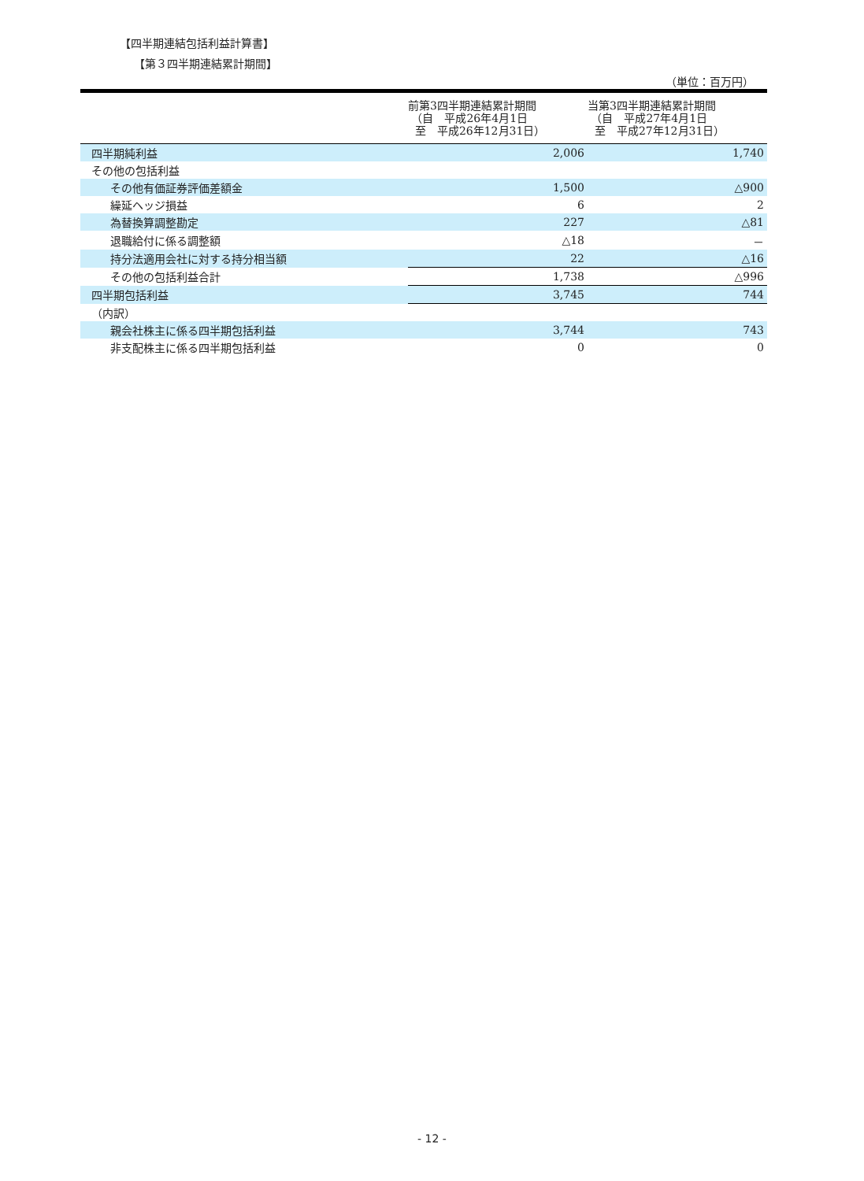【四半期連結包括利益計算書】
【第３四半期連結累計期間】
（単位：百万円）
| | 前第3四半期連結累計期間 （自 平成26年4月1日 至 平成26年12月31日） | 当第3四半期連結累計期間 （自 平成27年4月1日 至 平成27年12月31日） |
| --- | --- | --- |
| 四半期純利益 | 2,006 | 1,740 |
| その他の包括利益 | | |
| その他有価証券評価差額金 | 1,500 | △900 |
| 繰延ヘッジ損益 | 6 | 2 |
| 為替換算調整勘定 | 227 | △81 |
| 退職給付に係る調整額 | △18 | － |
| 持分法適用会社に対する持分相当額 | 22 | △16 |
| その他の包括利益合計 | 1,738 | △996 |
| 四半期包括利益 | 3,745 | 744 |
| （内訳） | | |
| 親会社株主に係る四半期包括利益 | 3,744 | 743 |
| 非支配株主に係る四半期包括利益 | 0 | 0 |
- 12 -